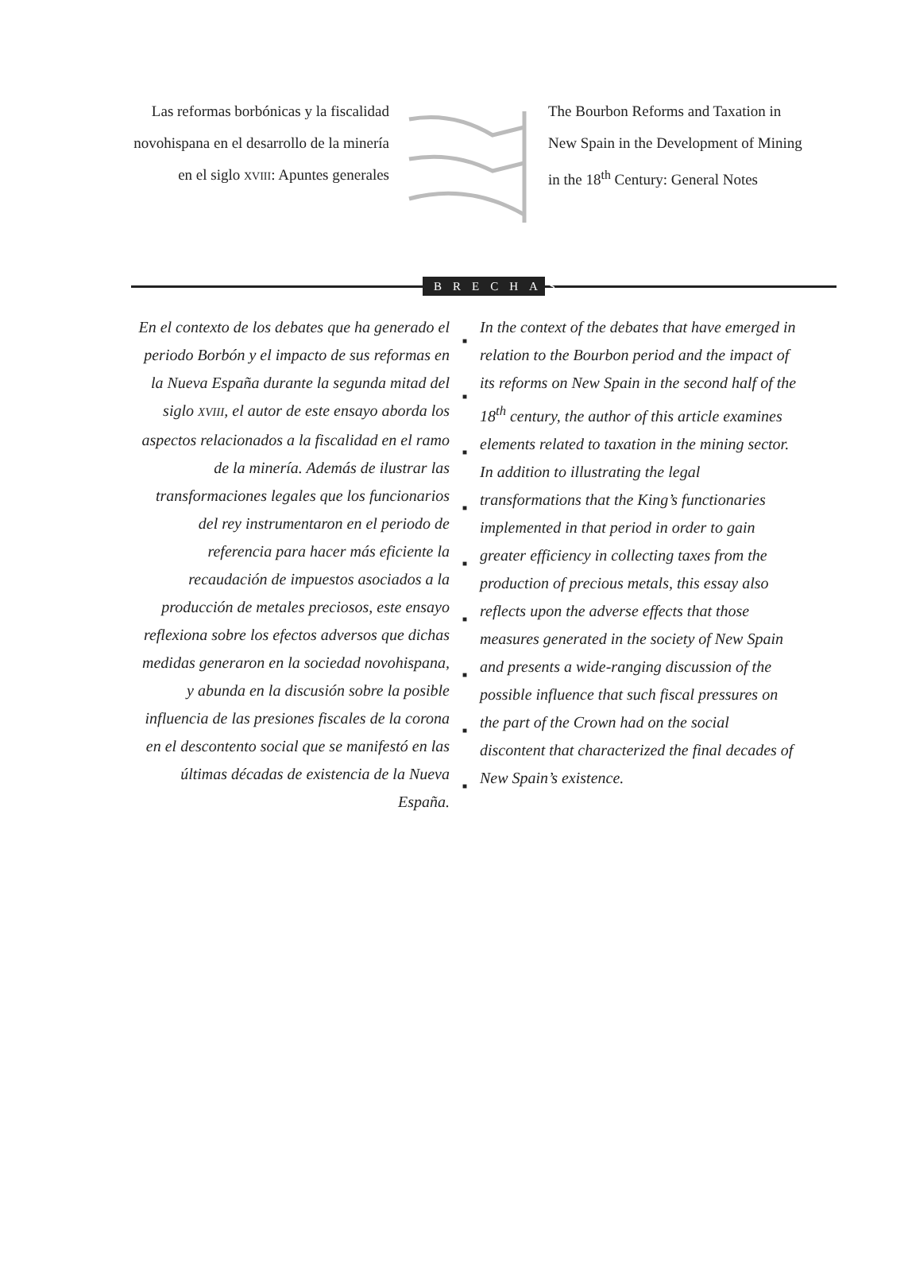Las reformas borbónicas y la fiscalidad
novohispana en el desarrollo de la minería
en el siglo XVIII: Apuntes generales
The Bourbon Reforms and Taxation in New Spain in the Development of Mining in the 18<sup>th</sup> Century: General Notes
BRECHAS
En el contexto de los debates que ha generado el periodo Borbón y el impacto de sus reformas en la Nueva España durante la segunda mitad del siglo XVIII, el autor de este ensayo aborda los aspectos relacionados a la fiscalidad en el ramo de la minería. Además de ilustrar las transformaciones legales que los funcionarios del rey instrumentaron en el periodo de referencia para hacer más eficiente la recaudación de impuestos asociados a la producción de metales preciosos, este ensayo reflexiona sobre los efectos adversos que dichas medidas generaron en la sociedad novohispana, y abunda en la discusión sobre la posible influencia de las presiones fiscales de la corona en el descontento social que se manifestó en las últimas décadas de existencia de la Nueva España.
■
■
■
■
■
■
■
■
■
In the context of the debates that have emerged in relation to the Bourbon period and the impact of its reforms on New Spain in the second half of the 18<sup>th</sup> century, the author of this article examines elements related to taxation in the mining sector. In addition to illustrating the legal transformations that the King’s functionaries implemented in that period in order to gain greater efficiency in collecting taxes from the production of precious metals, this essay also reflects upon the adverse effects that those measures generated in the society of New Spain and presents a wide-ranging discussion of the possible influence that such fiscal pressures on the part of the Crown had on the social discontent that characterized the final decades of New Spain’s existence.